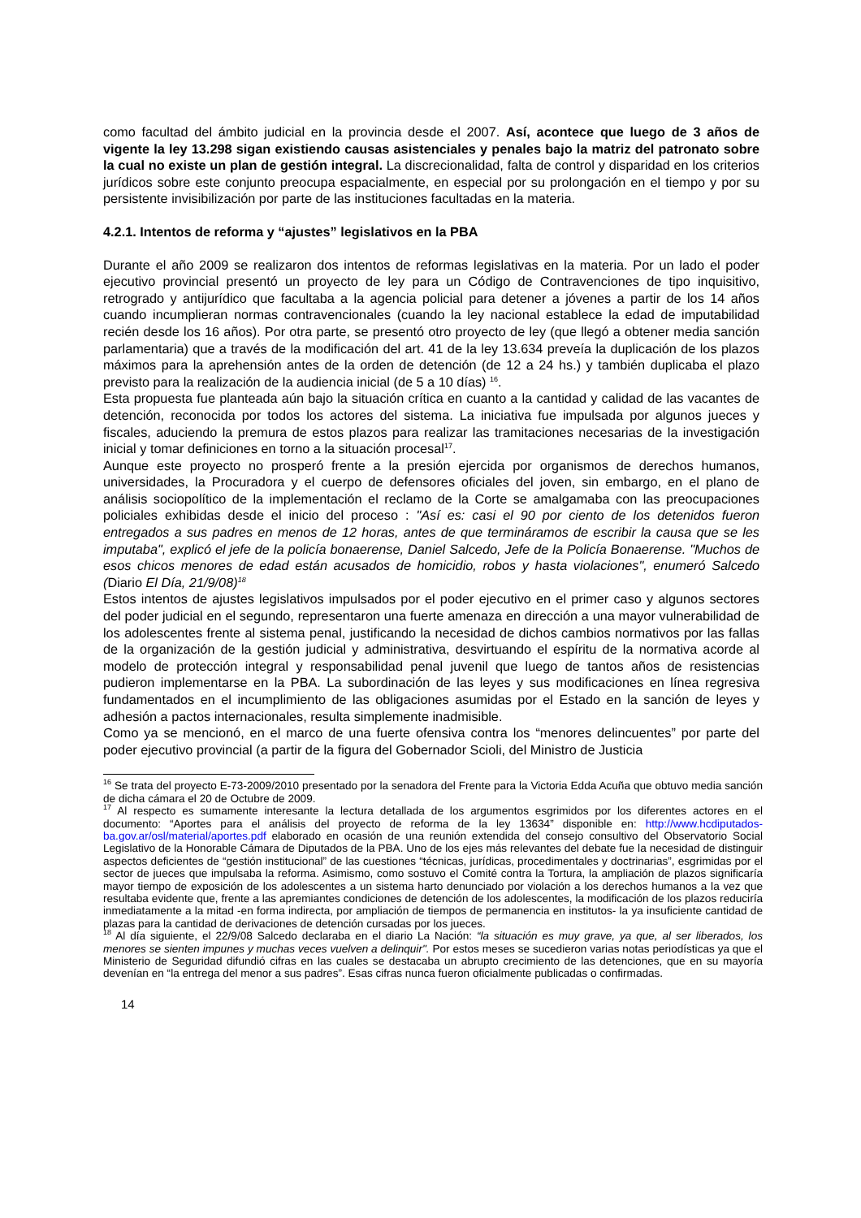como facultad del ámbito judicial en la provincia desde el 2007. Así, acontece que luego de 3 años de vigente la ley 13.298 sigan existiendo causas asistenciales y penales bajo la matriz del patronato sobre la cual no existe un plan de gestión integral. La discrecionalidad, falta de control y disparidad en los criterios jurídicos sobre este conjunto preocupa espacialmente, en especial por su prolongación en el tiempo y por su persistente invisibilización por parte de las instituciones facultadas en la materia.
4.2.1. Intentos de reforma y “ajustes” legislativos en la PBA
Durante el año 2009 se realizaron dos intentos de reformas legislativas en la materia. Por un lado el poder ejecutivo provincial presentó un proyecto de ley para un Código de Contravenciones de tipo inquisitivo, retrogrado y antijurídico que facultaba a la agencia policial para detener a jóvenes a partir de los 14 años cuando incumplieran normas contravencionales (cuando la ley nacional establece la edad de imputabilidad recién desde los 16 años). Por otra parte, se presentó otro proyecto de ley (que llegó a obtener media sanción parlamentaria) que a través de la modificación del art. 41 de la ley 13.634 preveía la duplicación de los plazos máximos para la aprehensión antes de la orden de detención (de 12 a 24 hs.) y también duplicaba el plazo previsto para la realización de la audiencia inicial (de 5 a 10 días) <sup>16</sup>.
Esta propuesta fue planteada aún bajo la situación crítica en cuanto a la cantidad y calidad de las vacantes de detención, reconocida por todos los actores del sistema. La iniciativa fue impulsada por algunos jueces y fiscales, aduciendo la premura de estos plazos para realizar las tramitaciones necesarias de la investigación inicial y tomar definiciones en torno a la situación procesal<sup>17</sup>.
Aunque este proyecto no prosperó frente a la presión ejercida por organismos de derechos humanos, universidades, la Procuradora y el cuerpo de defensores oficiales del joven, sin embargo, en el plano de análisis sociopolítico de la implementación el reclamo de la Corte se amalgamaba con las preocupaciones policiales exhibidas desde el inicio del proceso : "Así es: casi el 90 por ciento de los detenidos fueron entregados a sus padres en menos de 12 horas, antes de que termináramos de escribir la causa que se les imputaba", explicó el jefe de la policía bonaerense, Daniel Salcedo, Jefe de la Policía Bonaerense. "Muchos de esos chicos menores de edad están acusados de homicidio, robos y hasta violaciones", enumeró Salcedo (Diario El Día, 21/9/08)<sup>18</sup>
Estos intentos de ajustes legislativos impulsados por el poder ejecutivo en el primer caso y algunos sectores del poder judicial en el segundo, representaron una fuerte amenaza en dirección a una mayor vulnerabilidad de los adolescentes frente al sistema penal, justificando la necesidad de dichos cambios normativos por las fallas de la organización de la gestión judicial y administrativa, desvirtuando el espíritu de la normativa acorde al modelo de protección integral y responsabilidad penal juvenil que luego de tantos años de resistencias pudieron implementarse en la PBA. La subordinación de las leyes y sus modificaciones en línea regresiva fundamentados en el incumplimiento de las obligaciones asumidas por el Estado en la sanción de leyes y adhesión a pactos internacionales, resulta simplemente inadmisible.
Como ya se mencionó, en el marco de una fuerte ofensiva contra los “menores delincuentes” por parte del poder ejecutivo provincial (a partir de la figura del Gobernador Scioli, del Ministro de Justicia
<sup>16</sup> Se trata del proyecto E-73-2009/2010 presentado por la senadora del Frente para la Victoria Edda Acuña que obtuvo media sanción de dicha cámara el 20 de Octubre de 2009.
<sup>17</sup> Al respecto es sumamente interesante la lectura detallada de los argumentos esgrimidos por los diferentes actores en el documento: “Aportes para el análisis del proyecto de reforma de la ley 13634” disponible en: http://www.hcdiputados-ba.gov.ar/osl/material/aportes.pdf elaborado en ocasión de una reunión extendida del consejo consultivo del Observatorio Social Legislativo de la Honorable Cámara de Diputados de la PBA. Uno de los ejes más relevantes del debate fue la necesidad de distinguir aspectos deficientes de “gestión institucional” de las cuestiones “técnicas, jurídicas, procedimentales y doctrinarias”, esgrimidas por el sector de jueces que impulsaba la reforma. Asimismo, como sostuvo el Comité contra la Tortura, la ampliación de plazos significaría mayor tiempo de exposición de los adolescentes a un sistema harto denunciado por violación a los derechos humanos a la vez que resultaba evidente que, frente a las apremiantes condiciones de detención de los adolescentes, la modificación de los plazos reduciría inmediatamente a la mitad -en forma indirecta, por ampliación de tiempos de permanencia en institutos- la ya insuficiente cantidad de plazas para la cantidad de derivaciones de detención cursadas por los jueces.
<sup>18</sup> Al día siguiente, el 22/9/08 Salcedo declaraba en el diario La Nación: “la situación es muy grave, ya que, al ser liberados, los menores se sienten impunes y muchas veces vuelven a delinquir". Por estos meses se sucedieron varias notas periodísticas ya que el Ministerio de Seguridad difundió cifras en las cuales se destacaba un abrupto crecimiento de las detenciones, que en su mayoría devenían en “la entrega del menor a sus padres”. Esas cifras nunca fueron oficialmente publicadas o confirmadas.
14